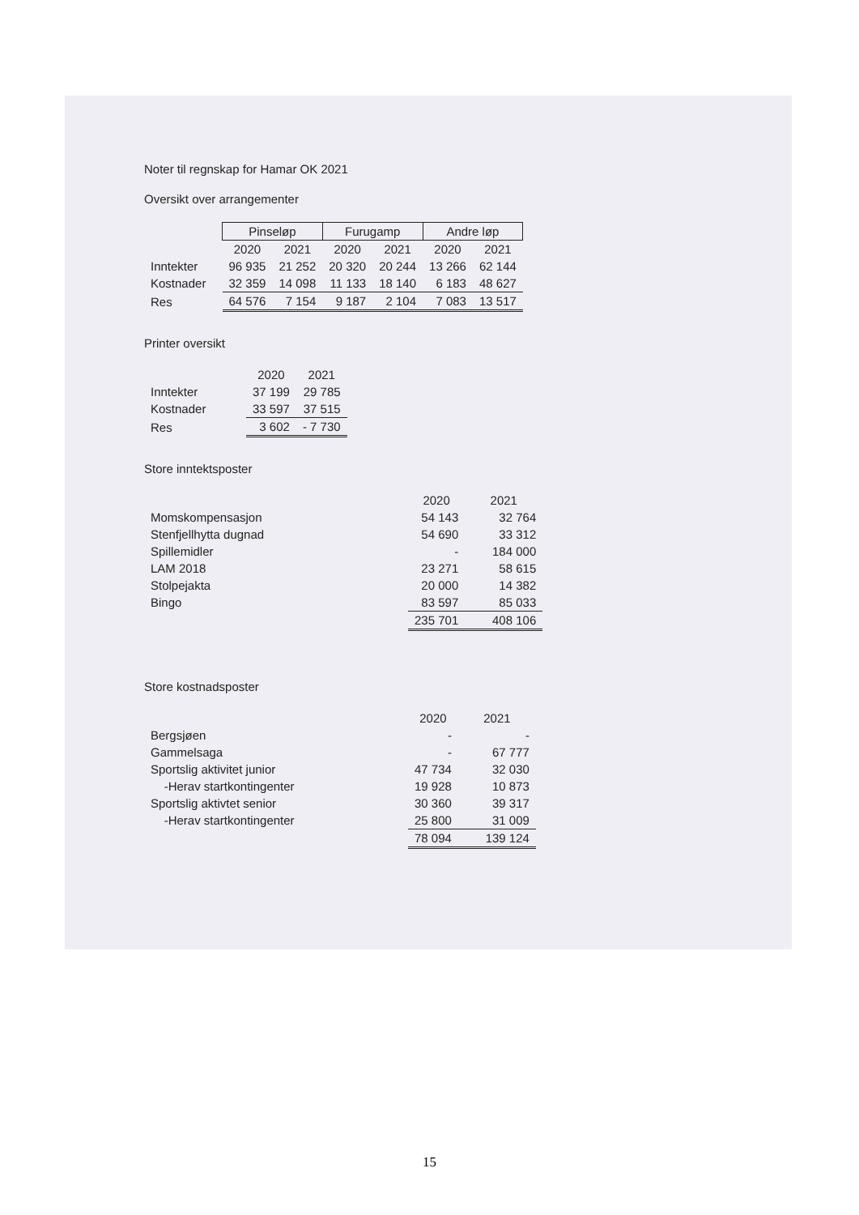Noter til regnskap for Hamar OK 2021
Oversikt over arrangementer
| | Pinseløp | | Furugamp | | Andre løp | |
| --- | --- | --- | --- | --- | --- | --- |
| | 2020 | 2021 | 2020 | 2021 | 2020 | 2021 |
| Inntekter | 96 935 | 21 252 | 20 320 | 20 244 | 13 266 | 62 144 |
| Kostnader | 32 359 | 14 098 | 11 133 | 18 140 | 6 183 | 48 627 |
| Res | 64 576 | 7 154 | 9 187 | 2 104 | 7 083 | 13 517 |
Printer oversikt
| | 2020 | 2021 |
| --- | --- | --- |
| Inntekter | 37 199 | 29 785 |
| Kostnader | 33 597 | 37 515 |
| Res | 3 602 | - 7 730 |
Store inntektsposter
| | 2020 | 2021 |
| --- | --- | --- |
| Momskompensasjon | 54 143 | 32 764 |
| Stenfjellhytta dugnad | 54 690 | 33 312 |
| Spillemidler | - | 184 000 |
| LAM 2018 | 23 271 | 58 615 |
| Stolpejakta | 20 000 | 14 382 |
| Bingo | 83 597 | 85 033 |
| | 235 701 | 408 106 |
Store kostnadsposter
| | 2020 | 2021 |
| --- | --- | --- |
| Bergsjøen | - | - |
| Gammelsaga | - | 67 777 |
| Sportslig aktivitet junior | 47 734 | 32 030 |
| -Herav startkontingenter | 19 928 | 10 873 |
| Sportslig aktivtet senior | 30 360 | 39 317 |
| -Herav startkontingenter | 25 800 | 31 009 |
| | 78 094 | 139 124 |
15